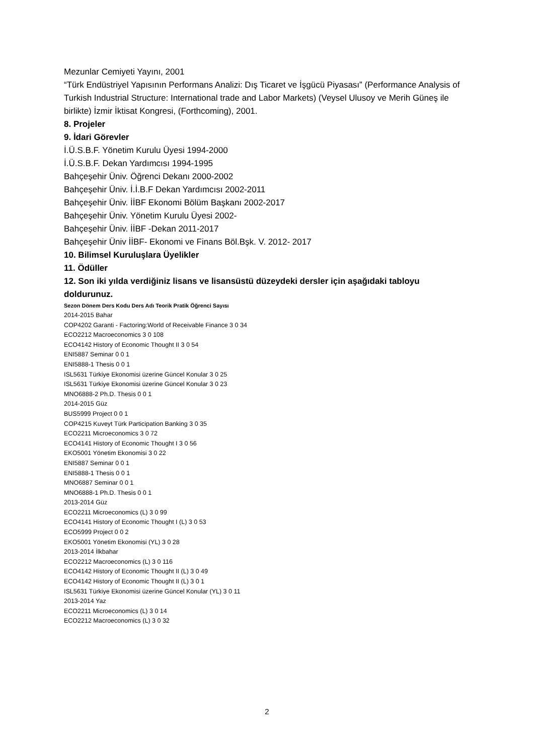Mezunlar Cemiyeti Yayını, 2001
“Türk Endüstriyel Yapısının Performans Analizi: Dış Ticaret ve İşgücü Piyasası” (Performance Analysis of Turkish Industrial Structure: International trade and Labor Markets) (Veysel Ulusoy ve Merih Güneş ile birlikte) İzmir İktisat Kongresi, (Forthcoming), 2001.
8. Projeler
9. İdari Görevler
İ.Ü.S.B.F. Yönetim Kurulu Üyesi 1994-2000
İ.Ü.S.B.F. Dekan Yardımcısı 1994-1995
Bahçeşehir Üniv. Öğrenci Dekanı 2000-2002
Bahçeşehir Üniv. İ.İ.B.F Dekan Yardımcısı 2002-2011
Bahçeşehir Üniv. İİBF Ekonomi Bölüm Başkanı 2002-2017
Bahçeşehir Üniv. Yönetim Kurulu Üyesi 2002-
Bahçeşehir Üniv. İİBF -Dekan 2011-2017
Bahçeşehir Üniv İİBF- Ekonomi ve Finans Böl.Bşk. V. 2012- 2017
10. Bilimsel Kuruluşlara Üyelikler
11. Ödüller
12. Son iki yılda verdiğiniz lisans ve lisansüstü düzeydeki dersler için aşağıdaki tabloyu doldurunuz.
Sezon Dönem Ders Kodu Ders Adı Teorik Pratik Öğrenci Sayısı
2014-2015 Bahar
COP4202 Garanti - Factoring:World of Receivable Finance 3 0 34
ECO2212 Macroeconomics 3 0 108
ECO4142 History of Economic Thought II 3 0 54
ENI5887 Seminar 0 0 1
ENI5888-1 Thesis 0 0 1
ISL5631 Türkiye Ekonomisi üzerine Güncel Konular 3 0 25
ISL5631 Türkiye Ekonomisi üzerine Güncel Konular 3 0 23
MNO6888-2 Ph.D. Thesis 0 0 1
2014-2015 Güz
BUS5999 Project 0 0 1
COP4215 Kuveyt Türk Participation Banking 3 0 35
ECO2211 Microeconomics 3 0 72
ECO4141 History of Economic Thought I 3 0 56
EKO5001 Yönetim Ekonomisi 3 0 22
ENI5887 Seminar 0 0 1
ENI5888-1 Thesis 0 0 1
MNO6887 Seminar 0 0 1
MNO6888-1 Ph.D. Thesis 0 0 1
2013-2014 Güz
ECO2211 Microeconomics (L) 3 0 99
ECO4141 History of Economic Thought I (L) 3 0 53
ECO5999 Project 0 0 2
EKO5001 Yönetim Ekonomisi (YL) 3 0 28
2013-2014 İlkbahar
ECO2212 Macroeconomics (L) 3 0 116
ECO4142 History of Economic Thought II (L) 3 0 49
ECO4142 History of Economic Thought II (L) 3 0 1
ISL5631 Türkiye Ekonomisi üzerine Güncel Konular (YL) 3 0 11
2013-2014 Yaz
ECO2211 Microeconomics (L) 3 0 14
ECO2212 Macroeconomics (L) 3 0 32
2